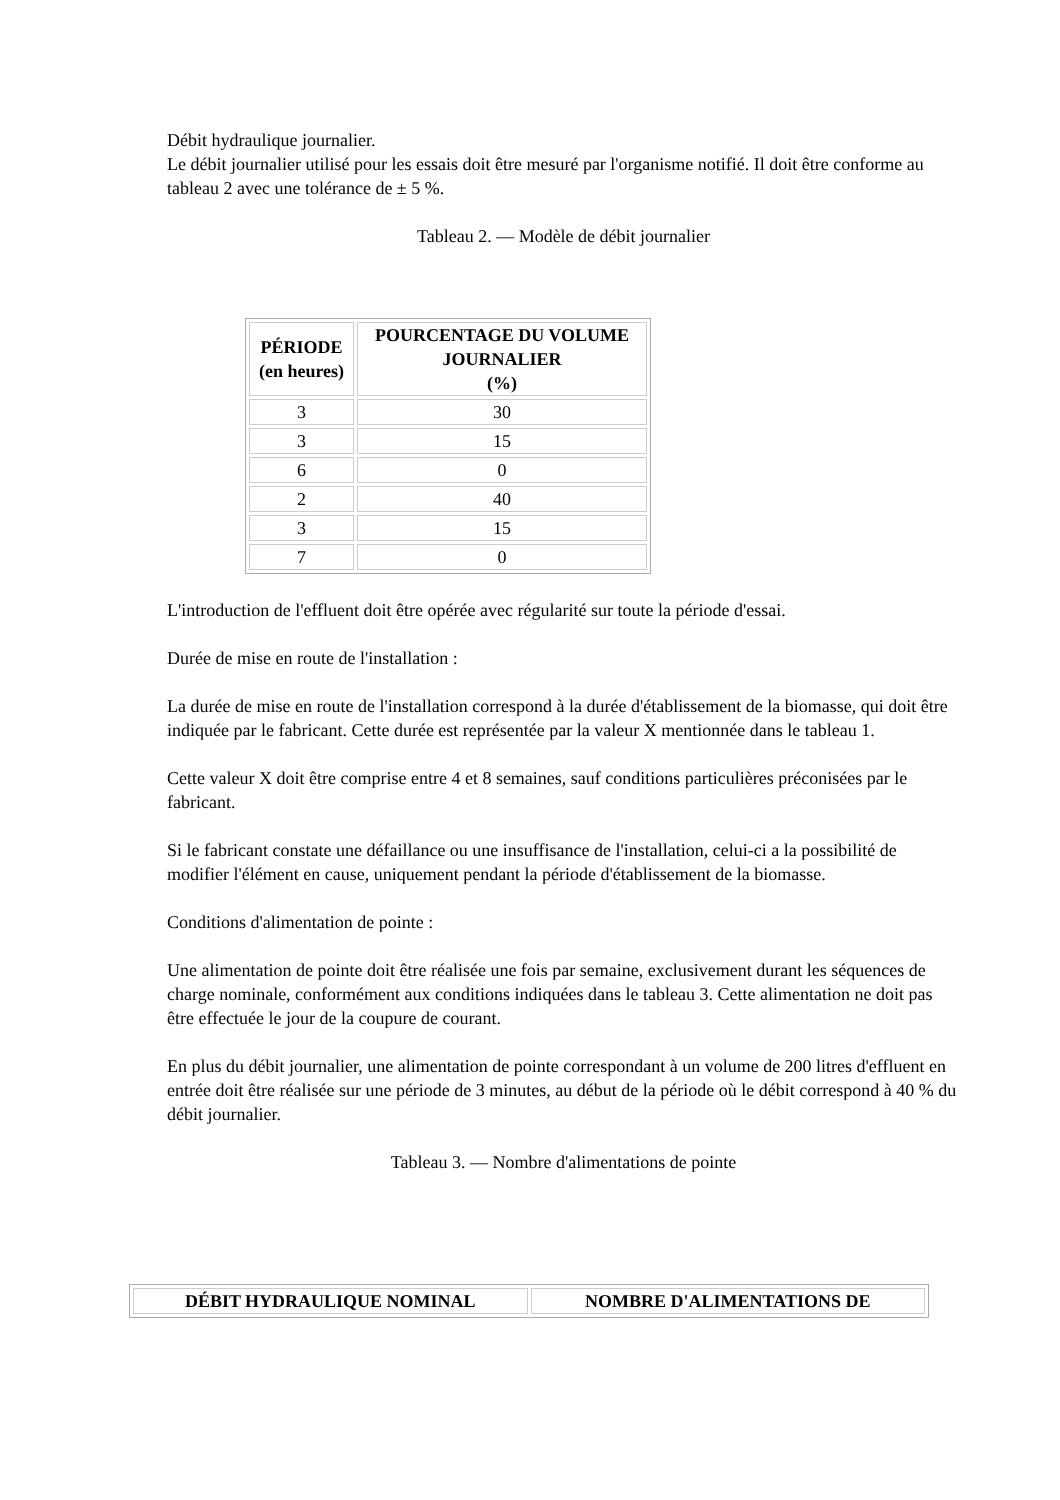Débit hydraulique journalier.
Le débit journalier utilisé pour les essais doit être mesuré par l'organisme notifié. Il doit être conforme au tableau 2 avec une tolérance de ± 5 %.
Tableau 2. — Modèle de débit journalier
| PÉRIODE (en heures) | POURCENTAGE DU VOLUME JOURNALIER (%) |
| --- | --- |
| 3 | 30 |
| 3 | 15 |
| 6 | 0 |
| 2 | 40 |
| 3 | 15 |
| 7 | 0 |
L'introduction de l'effluent doit être opérée avec régularité sur toute la période d'essai.
Durée de mise en route de l'installation :
La durée de mise en route de l'installation correspond à la durée d'établissement de la biomasse, qui doit être indiquée par le fabricant. Cette durée est représentée par la valeur X mentionnée dans le tableau 1.
Cette valeur X doit être comprise entre 4 et 8 semaines, sauf conditions particulières préconisées par le fabricant.
Si le fabricant constate une défaillance ou une insuffisance de l'installation, celui-ci a la possibilité de modifier l'élément en cause, uniquement pendant la période d'établissement de la biomasse.
Conditions d'alimentation de pointe :
Une alimentation de pointe doit être réalisée une fois par semaine, exclusivement durant les séquences de charge nominale, conformément aux conditions indiquées dans le tableau 3. Cette alimentation ne doit pas être effectuée le jour de la coupure de courant.
En plus du débit journalier, une alimentation de pointe correspondant à un volume de 200 litres d'effluent en entrée doit être réalisée sur une période de 3 minutes, au début de la période où le débit correspond à 40 % du débit journalier.
Tableau 3. — Nombre d'alimentations de pointe
| DÉBIT HYDRAULIQUE NOMINAL | NOMBRE D'ALIMENTATIONS DE |
| --- | --- |